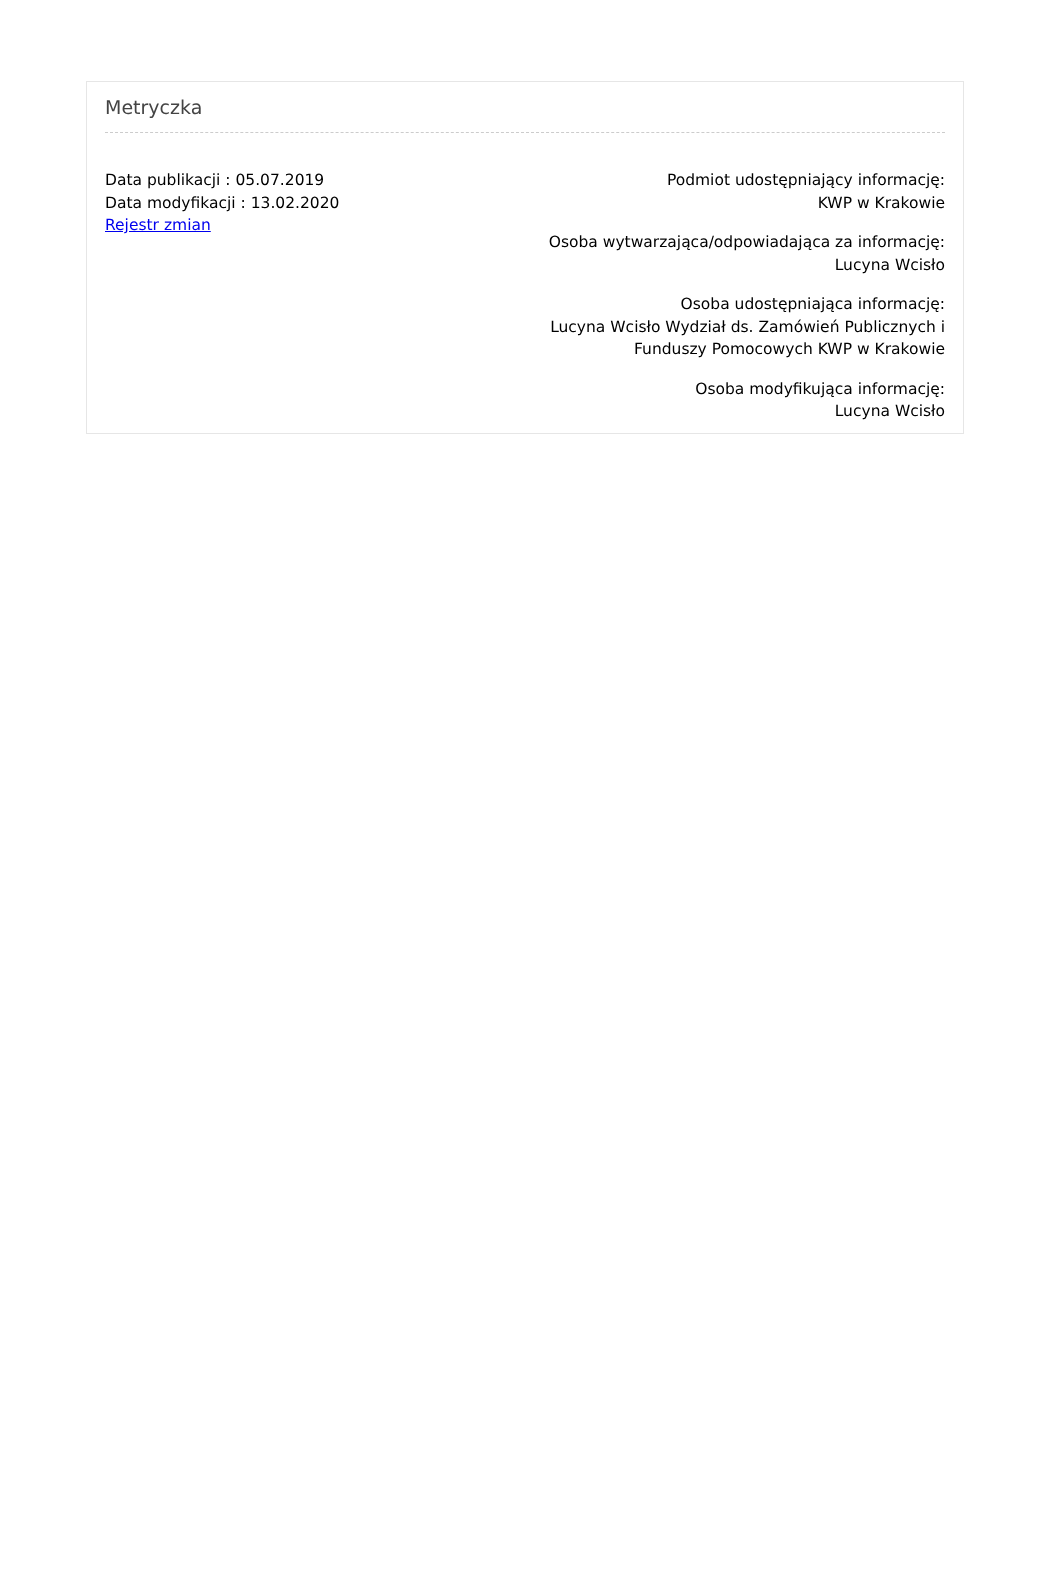Metryczka
Data publikacji : 05.07.2019
Data modyfikacji : 13.02.2020
Rejestr zmian
Podmiot udostępniający informację:
KWP w Krakowie
Osoba wytwarzająca/odpowiadająca za informację:
Lucyna Wcisło
Osoba udostępniająca informację:
Lucyna Wcisło Wydział ds. Zamówień Publicznych i Funduszy Pomocowych KWP w Krakowie
Osoba modyfikująca informację:
Lucyna Wcisło